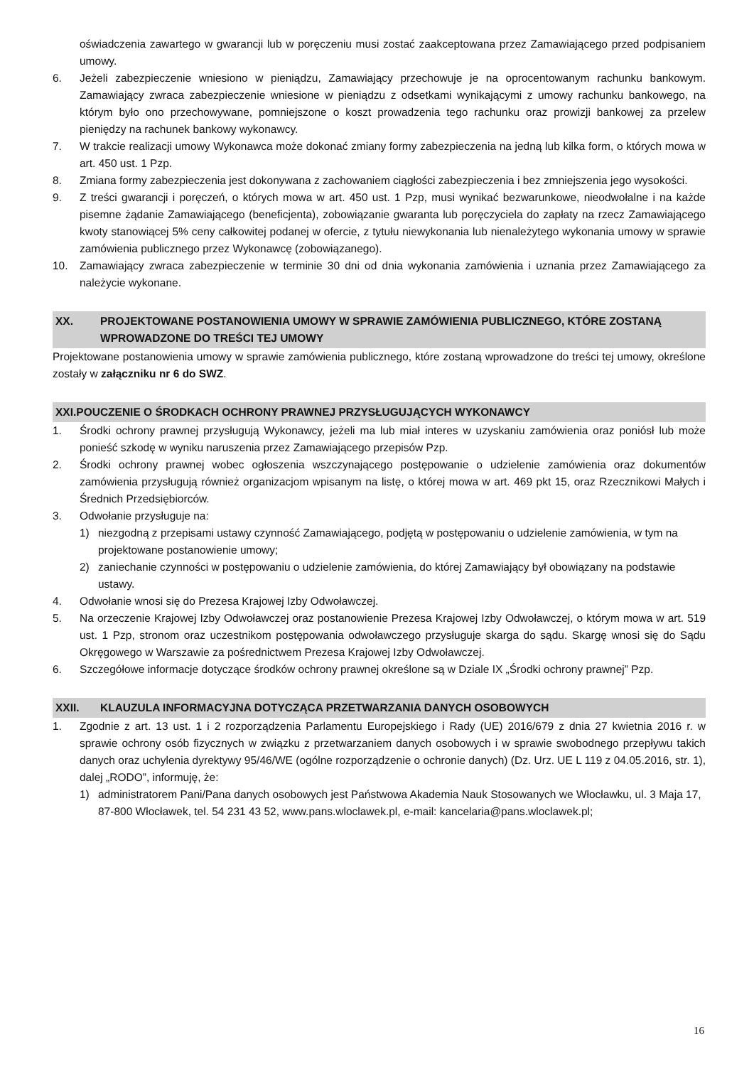oświadczenia zawartego w gwarancji lub w poręczeniu musi zostać zaakceptowana przez Zamawiającego przed podpisaniem umowy.
6. Jeżeli zabezpieczenie wniesiono w pieniądzu, Zamawiający przechowuje je na oprocentowanym rachunku bankowym. Zamawiający zwraca zabezpieczenie wniesione w pieniądzu z odsetkami wynikającymi z umowy rachunku bankowego, na którym było ono przechowywane, pomniejszone o koszt prowadzenia tego rachunku oraz prowizji bankowej za przelew pieniędzy na rachunek bankowy wykonawcy.
7. W trakcie realizacji umowy Wykonawca może dokonać zmiany formy zabezpieczenia na jedną lub kilka form, o których mowa w art. 450 ust. 1 Pzp.
8. Zmiana formy zabezpieczenia jest dokonywana z zachowaniem ciągłości zabezpieczenia i bez zmniejszenia jego wysokości.
9. Z treści gwarancji i poręczeń, o których mowa w art. 450 ust. 1 Pzp, musi wynikać bezwarunkowe, nieodwołalne i na każde pisemne żądanie Zamawiającego (beneficjenta), zobowiązanie gwaranta lub poręczyciela do zapłaty na rzecz Zamawiającego kwoty stanowiącej 5% ceny całkowitej podanej w ofercie, z tytułu niewykonania lub nienależytego wykonania umowy w sprawie zamówienia publicznego przez Wykonawcę (zobowiązanego).
10. Zamawiający zwraca zabezpieczenie w terminie 30 dni od dnia wykonania zamówienia i uznania przez Zamawiającego za należycie wykonane.
XX. PROJEKTOWANE POSTANOWIENIA UMOWY W SPRAWIE ZAMÓWIENIA PUBLICZNEGO, KTÓRE ZOSTANĄ WPROWADZONE DO TREŚCI TEJ UMOWY
Projektowane postanowienia umowy w sprawie zamówienia publicznego, które zostaną wprowadzone do treści tej umowy, określone zostały w załączniku nr 6 do SWZ.
XXI.POUCZENIE O ŚRODKACH OCHRONY PRAWNEJ PRZYSŁUGUJĄCYCH WYKONAWCY
1. Środki ochrony prawnej przysługują Wykonawcy, jeżeli ma lub miał interes w uzyskaniu zamówienia oraz poniósł lub może ponieść szkodę w wyniku naruszenia przez Zamawiającego przepisów Pzp.
2. Środki ochrony prawnej wobec ogłoszenia wszczynającego postępowanie o udzielenie zamówienia oraz dokumentów zamówienia przysługują również organizacjom wpisanym na listę, o której mowa w art. 469 pkt 15, oraz Rzecznikowi Małych i Średnich Przedsiębiorców.
3. Odwołanie przysługuje na:
1) niezgodną z przepisami ustawy czynność Zamawiającego, podjętą w postępowaniu o udzielenie zamówienia, w tym na projektowane postanowienie umowy;
2) zaniechanie czynności w postępowaniu o udzielenie zamówienia, do której Zamawiający był obowiązany na podstawie ustawy.
4. Odwołanie wnosi się do Prezesa Krajowej Izby Odwoławczej.
5. Na orzeczenie Krajowej Izby Odwoławczej oraz postanowienie Prezesa Krajowej Izby Odwoławczej, o którym mowa w art. 519 ust. 1 Pzp, stronom oraz uczestnikom postępowania odwoławczego przysługuje skarga do sądu. Skargę wnosi się do Sądu Okręgowego w Warszawie za pośrednictwem Prezesa Krajowej Izby Odwoławczej.
6. Szczegółowe informacje dotyczące środków ochrony prawnej określone są w Dziale IX „Środki ochrony prawnej” Pzp.
XXII. KLAUZULA INFORMACYJNA DOTYCZĄCA PRZETWARZANIA DANYCH OSOBOWYCH
1. Zgodnie z art. 13 ust. 1 i 2 rozporządzenia Parlamentu Europejskiego i Rady (UE) 2016/679 z dnia 27 kwietnia 2016 r. w sprawie ochrony osób fizycznych w związku z przetwarzaniem danych osobowych i w sprawie swobodnego przepływu takich danych oraz uchylenia dyrektywy 95/46/WE (ogólne rozporządzenie o ochronie danych) (Dz. Urz. UE L 119 z 04.05.2016, str. 1), dalej „RODO”, informuję, że:
1) administratorem Pani/Pana danych osobowych jest Państwowa Akademia Nauk Stosowanych we Włocławku, ul. 3 Maja 17, 87-800 Włocławek, tel. 54 231 43 52, www.pans.wloclawek.pl, e-mail: kancelaria@pans.wloclawek.pl;
16